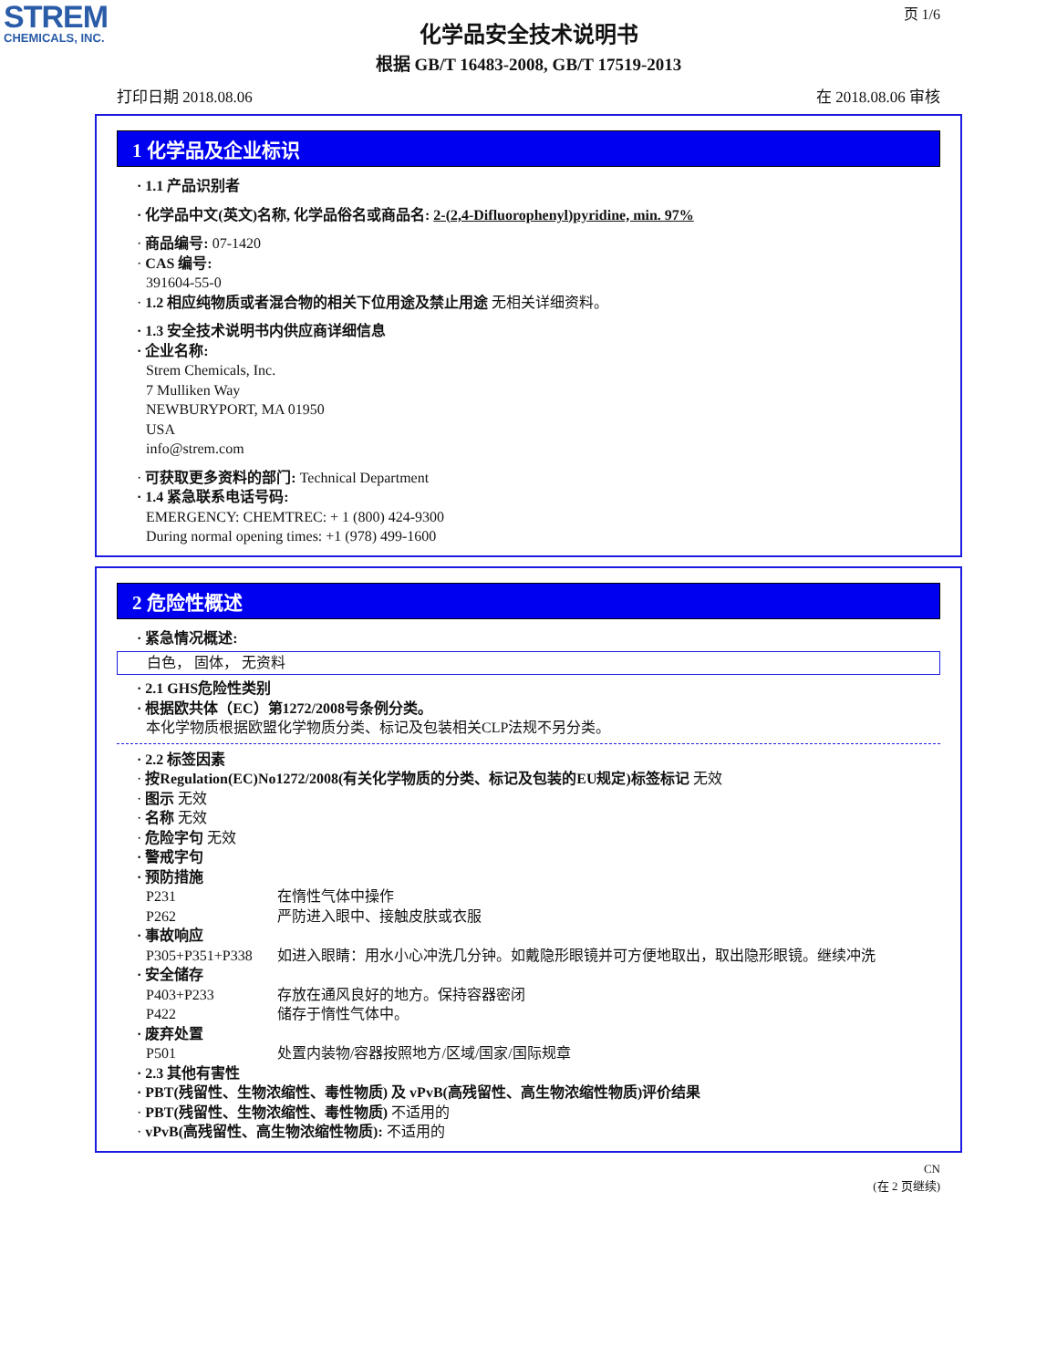STREM
CHEMICALS, INC.
页 1/6
化学品安全技术说明书
根据 GB/T 16483-2008, GB/T 17519-2013
打印日期 2018.08.06 在 2018.08.06 审核
1 化学品及企业标识
· 1.1 产品识别者
· 化学品中文(英文)名称, 化学品俗名或商品名: 2-(2,4-Difluorophenyl)pyridine, min. 97%
· 商品编号: 07-1420
· CAS 编号:
391604-55-0
· 1.2 相应纯物质或者混合物的相关下位用途及禁止用途 无相关详细资料。
· 1.3 安全技术说明书内供应商详细信息
· 企业名称:
Strem Chemicals, Inc.
7 Mulliken Way
NEWBURYPORT, MA 01950
USA
info@strem.com
· 可获取更多资料的部门: Technical Department
· 1.4 紧急联系电话号码:
EMERGENCY: CHEMTREC: + 1 (800) 424-9300
During normal opening times: +1 (978) 499-1600
2 危险性概述
· 紧急情况概述:
白色， 固体， 无资料
· 2.1 GHS危险性类别
· 根据欧共体（EC）第1272/2008号条例分类。
本化学物质根据欧盟化学物质分类、标记及包装相关CLP法规不另分类。
· 2.2 标签因素
· 按Regulation(EC)No1272/2008(有关化学物质的分类、标记及包装的EU规定)标签标记 无效
· 图示 无效
· 名称 无效
· 危险字句 无效
· 警戒字句
· 预防措施
P231 在惰性气体中操作
P262 严防进入眼中、接触皮肤或衣服
· 事故响应
P305+P351+P338 如进入眼睛：用水小心冲洗几分钟。如戴隐形眼镜并可方便地取出，取出隐形眼镜。继续冲洗
· 安全储存
P403+P233 存放在通风良好的地方。保持容器密闭
P422 储存于惰性气体中。
· 废弃处置
P501 处置内装物/容器按照地方/区域/国家/国际规章
· 2.3 其他有害性
· PBT(残留性、生物浓缩性、毒性物质) 及 vPvB(高残留性、高生物浓缩性物质)评价结果
· PBT(残留性、生物浓缩性、毒性物质) 不适用的
· vPvB(高残留性、高生物浓缩性物质): 不适用的
CN
(在 2 页继续)